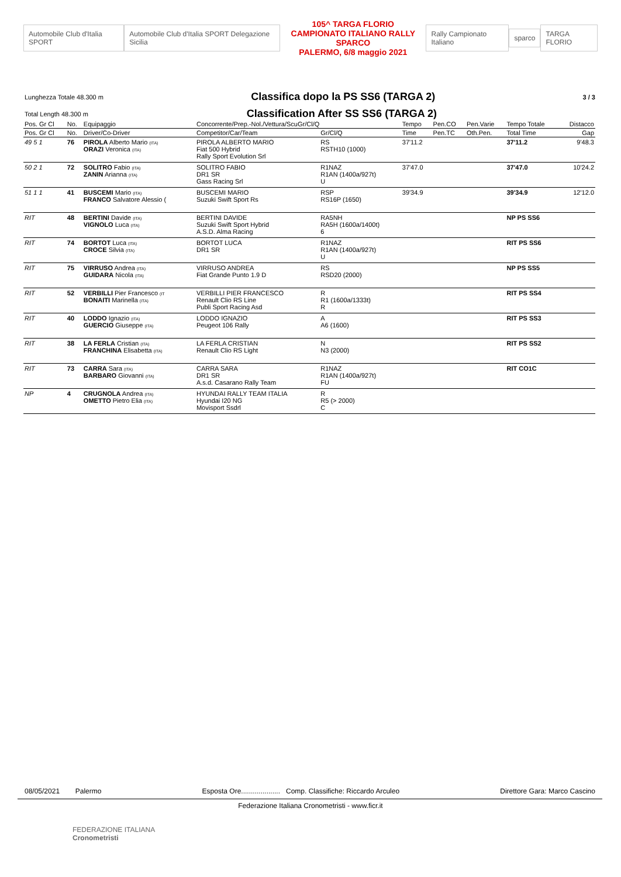Automobile Club d'Italia SPORT
Automobile Club d'Italia SPORT Delegazione Sicilia
105^ TARGA FLORIO
CAMPIONATO ITALIANO RALLY SPARCO
PALERMO, 6/8 maggio 2021
Rally Campionato Italiano sparco TARGA FLORIO
Lunghezza Totale 48.300 m
Classifica dopo la PS SS6 (TARGA 2)
3 / 3
Total Length 48.300 m
Classification After SS SS6 (TARGA 2)
| Pos. Gr Cl | No. | Equipaggio | Concorrente/Prep.-Nol./Vettura/ScuGr/Cl/Q | | Tempo | Pen.CO | Pen.Varie | Tempo Totale | Distacco |
| --- | --- | --- | --- | --- | --- | --- | --- | --- | --- |
| Pos. Gr Cl | No. | Driver/Co-Driver | Competitor/Car/Team | Gr/Cl/Q | Time | Pen.TC | Oth.Pen. | Total Time | Gap |
| 49 5 1 | 76 | PIROLA Alberto Mario (ITA) ORAZI Veronica (ITA) | PIROLA ALBERTO MARIO Fiat 500 Hybrid Rally Sport Evolution Srl | RS RSTH10 (1000) | 37'11.2 | | | 37'11.2 | 9'48.3 |
| 50 2 1 | 72 | SOLITRO Fabio (ITA) ZANIN Arianna (ITA) | SOLITRO FABIO DR1 SR Gass Racing Srl | R1NAZ R1AN (1400a/927t) U | 37'47.0 | | | 37'47.0 | 10'24.2 |
| 51 1 1 | 41 | BUSCEMI Mario (ITA) FRANCO Salvatore Alessio ( | BUSCEMI MARIO Suzuki Swift Sport Rs | RSP RS16P (1650) | 39'34.9 | | | 39'34.9 | 12'12.0 |
| RIT | 48 | BERTINI Davide (ITA) VIGNOLO Luca (ITA) | BERTINI DAVIDE Suzuki Swift Sport Hybrid A.S.D. Alma Racing | RA5NH RA5H (1600a/1400t) 6 | | | | NP PS SS6 | |
| RIT | 74 | BORTOT Luca (ITA) CROCE Silvia (ITA) | BORTOT LUCA DR1 SR | R1NAZ R1AN (1400a/927t) U | | | | RIT PS SS6 | |
| RIT | 75 | VIRRUSO Andrea (ITA) GUIDARA Nicola (ITA) | VIRRUSO ANDREA Fiat Grande Punto 1.9 D | RS RSD20 (2000) | | | | NP PS SS5 | |
| RIT | 52 | VERBILLI Pier Francesco (IT BONAITI Marinella (ITA) | VERBILLI PIER FRANCESCO Renault Clio RS Line Publi Sport Racing Asd | R R1 (1600a/1333t) R | | | | RIT PS SS4 | |
| RIT | 40 | LODDO Ignazio (ITA) GUERCIO Giuseppe (ITA) | LODDO IGNAZIO Peugeot 106 Rally | A A6 (1600) | | | | RIT PS SS3 | |
| RIT | 38 | LA FERLA Cristian (ITA) FRANCHINA Elisabetta (ITA) | LA FERLA CRISTIAN Renault Clio RS Light | N N3 (2000) | | | | RIT PS SS2 | |
| RIT | 73 | CARRA Sara (ITA) BARBARO Giovanni (ITA) | CARRA SARA DR1 SR A.s.d. Casarano Rally Team | R1NAZ R1AN (1400a/927t) FU | | | | RIT CO1C | |
| NP | 4 | CRUGNOLA Andrea (ITA) OMETTO Pietro Elia (ITA) | HYUNDAI RALLY TEAM ITALIA Hyundai I20 NG Movisport Ssdrl | R R5 (> 2000) C | | | | | |
08/05/2021 Palermo Esposta Ore.................... Comp. Classifiche: Riccardo Arculeo Direttore Gara: Marco Cascino
Federazione Italiana Cronometristi - www.ficr.it
FEDERAZIONE ITALIANA
Cronometristi